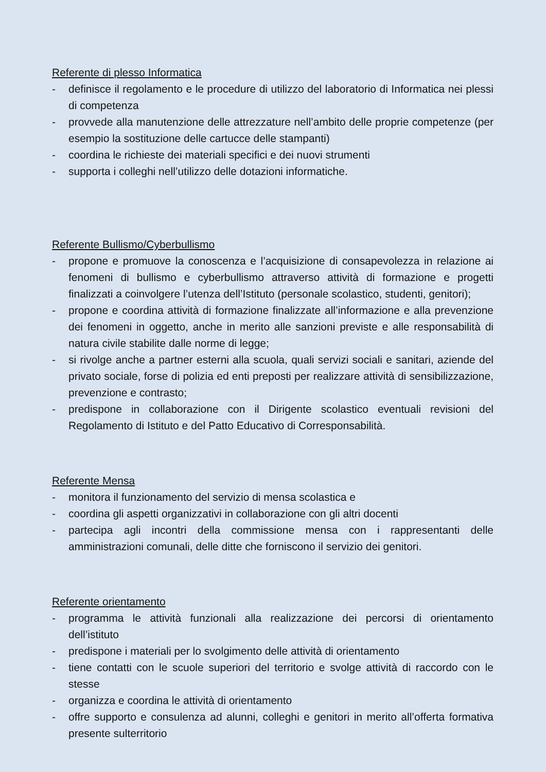Referente di plesso Informatica
- definisce il regolamento e le procedure di utilizzo del laboratorio di Informatica nei plessi di competenza
- provvede alla manutenzione delle attrezzature nell’ambito delle proprie competenze (per esempio la sostituzione delle cartucce delle stampanti)
- coordina le richieste dei materiali specifici e dei nuovi strumenti
- supporta i colleghi nell’utilizzo delle dotazioni informatiche.
Referente Bullismo/Cyberbullismo
- propone e promuove la conoscenza e l’acquisizione di consapevolezza in relazione ai fenomeni di bullismo e cyberbullismo attraverso attività di formazione e progetti finalizzati a coinvolgere l’utenza dell’Istituto (personale scolastico, studenti, genitori);
- propone e coordina attività di formazione finalizzate all’informazione e alla prevenzione dei fenomeni in oggetto, anche in merito alle sanzioni previste e alle responsabilità di natura civile stabilite dalle norme di legge;
- si rivolge anche a partner esterni alla scuola, quali servizi sociali e sanitari, aziende del privato sociale, forse di polizia ed enti preposti per realizzare attività di sensibilizzazione, prevenzione e contrasto;
- predispone in collaborazione con il Dirigente scolastico eventuali revisioni del Regolamento di Istituto e del Patto Educativo di Corresponsabilità.
Referente Mensa
- monitora il funzionamento del servizio di mensa scolastica e
- coordina gli aspetti organizzativi in collaborazione con gli altri docenti
- partecipa agli incontri della commissione mensa con i rappresentanti delle amministrazioni comunali, delle ditte che forniscono il servizio dei genitori.
Referente orientamento
- programma le attività funzionali alla realizzazione dei percorsi di orientamento dell’istituto
- predispone i materiali per lo svolgimento delle attività di orientamento
- tiene contatti con le scuole superiori del territorio e svolge attività di raccordo con le stesse
- organizza e coordina le attività di orientamento
- offre supporto e consulenza ad alunni, colleghi e genitori in merito all’offerta formativa presente sulterritorio